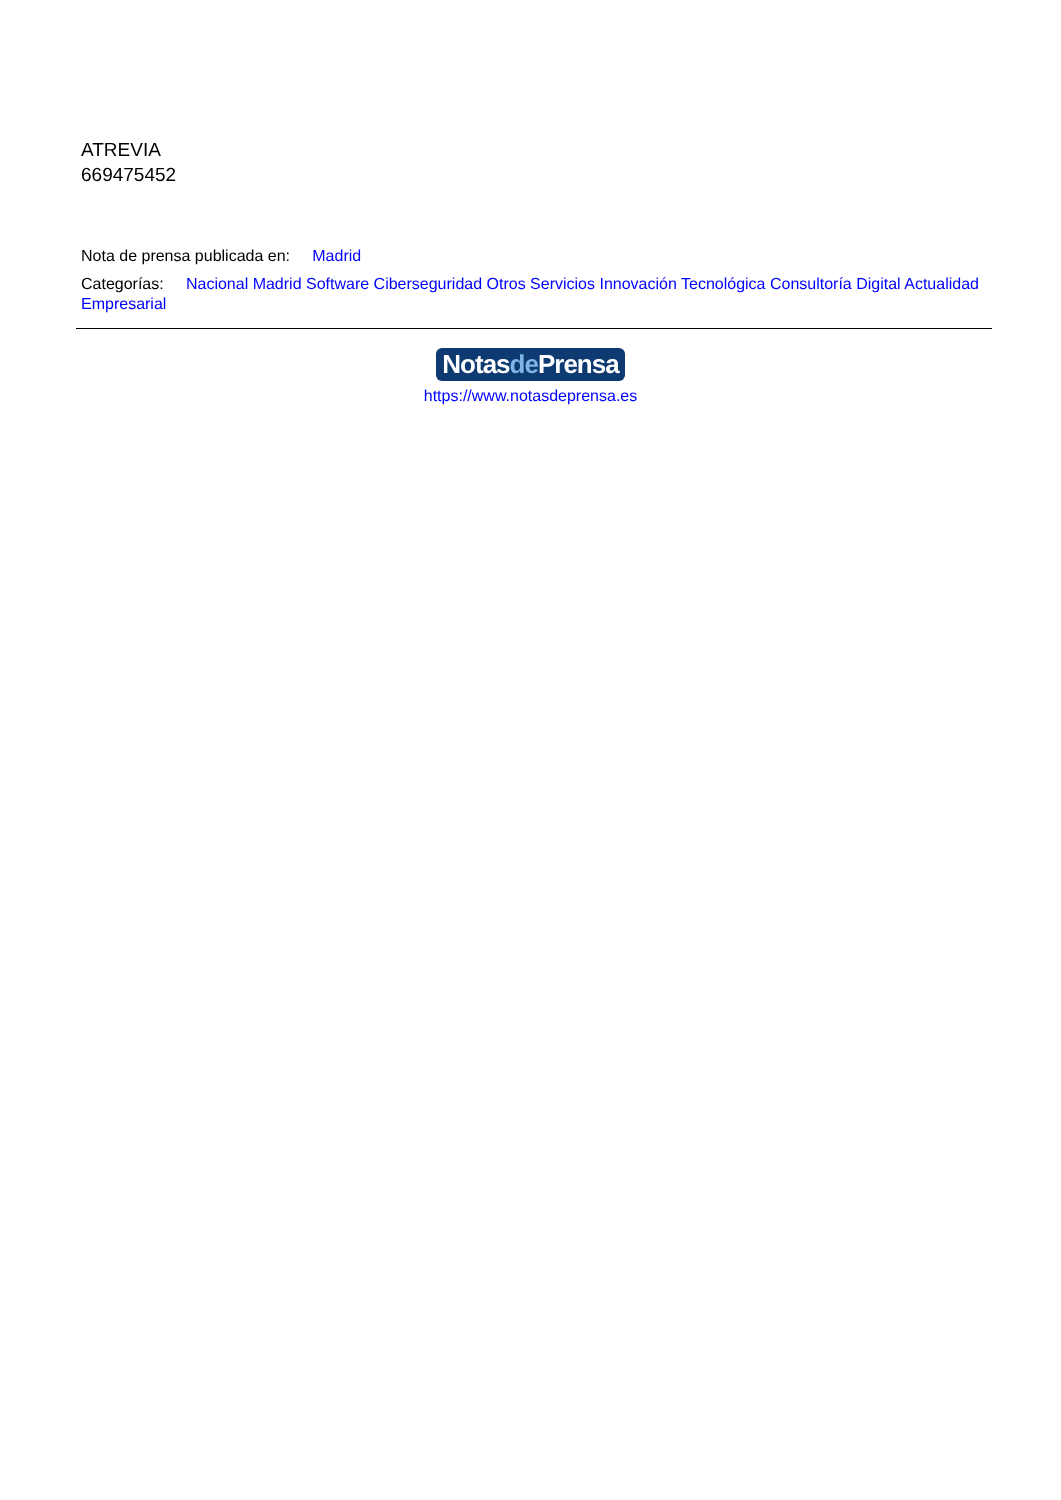ATREVIA
669475452
Nota de prensa publicada en: Madrid
Categorías: Nacional Madrid Software Ciberseguridad Otros Servicios Innovación Tecnológica Consultoría Digital Actualidad Empresarial
Notasde Prensa
https://www.notasdeprensa.es